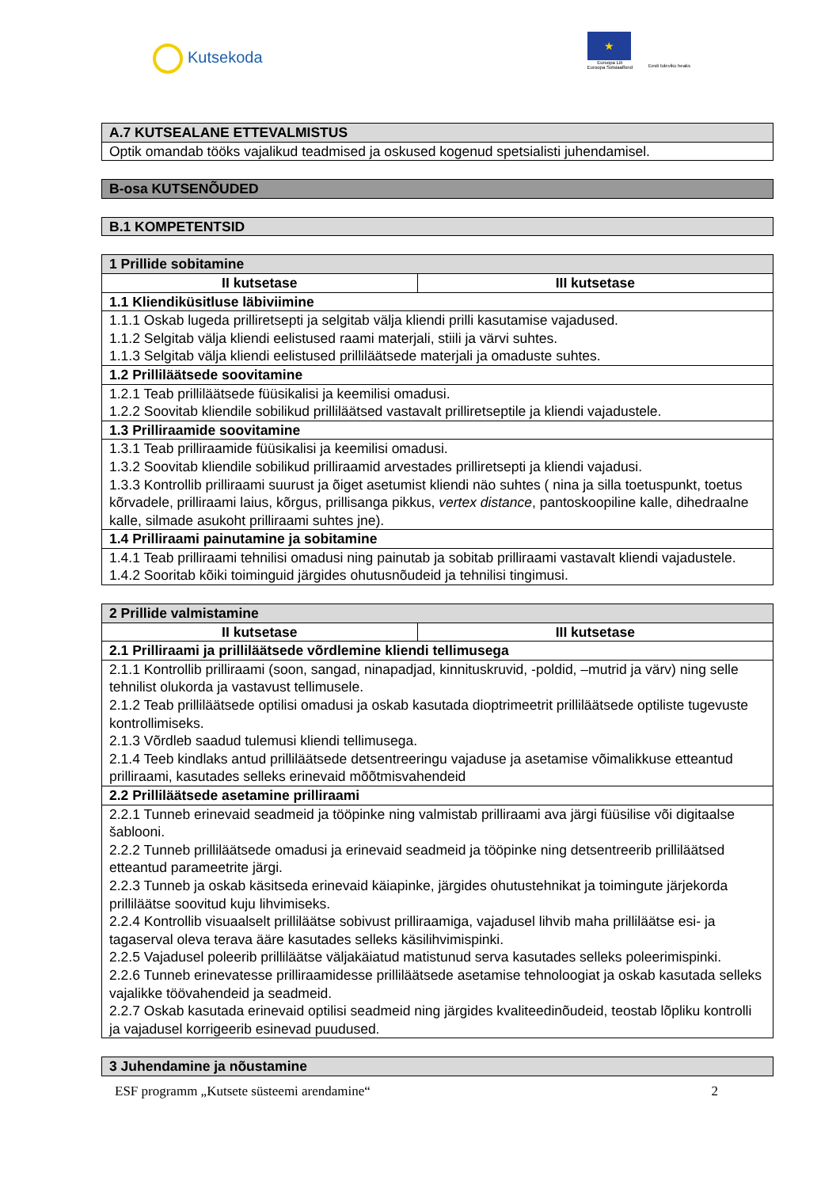Kutsekoda
★
Euroopa Liit
Euroopa Sotsiaalfond
Eesti tuleviku heaks
| A.7 KUTSEALANE ETTEVALMISTUS |
| Optik omandab tööks vajalikud teadmised ja oskused kogenud spetsialisti juhendamisel. |
| B-osa KUTSENÕUDED |
| B.1 KOMPETENTSID |
| 1 Prillide sobitamine | |
| II kutsetase | III kutsetase |
| 1.1 Kliendiküsitluse läbiviimine | |
| 1.1.1 Oskab lugeda prilliretsepti ja selgitab välja kliendi prilli kasutamise vajadused. 1.1.2 Selgitab välja kliendi eelistused raami materjali, stiili ja värvi suhtes. 1.1.3 Selgitab välja kliendi eelistused prilliläätsede materjali ja omaduste suhtes. | |
| 1.2 Prilliläätsede soovitamine | |
| 1.2.1 Teab prilliläätsede füüsikalisi ja keemilisi omadusi. 1.2.2 Soovitab kliendile sobilikud prilliläätsed vastavalt prilliretseptile ja kliendi vajadustele. | |
| 1.3 Prilliraamide soovitamine | |
| 1.3.1 Teab prilliraamide füüsikalisi ja keemilisi omadusi. 1.3.2 Soovitab kliendile sobilikud prilliraamid arvestades prilliretsepti ja kliendi vajadusi. 1.3.3 Kontrollib prilliraami suurust ja õiget asetumist kliendi näo suhtes ( nina ja silla toetuspunkt, toetus kõrvadele, prilliraami laius, kõrgus, prillisanga pikkus, vertex distance , pantoskoopiline kalle, dihedraalne kalle, silmade asukoht prilliraami suhtes jne). | |
| 1.4 Prilliraami painutamine ja sobitamine | |
| 1.4.1 Teab prilliraami tehnilisi omadusi ning painutab ja sobitab prilliraami vastavalt kliendi vajadustele. 1.4.2 Sooritab kõiki toiminguid järgides ohutusnõudeid ja tehnilisi tingimusi. | |
| 2 Prillide valmistamine | |
| II kutsetase | III kutsetase |
| 2.1 Prilliraami ja prilliläätsede võrdlemine kliendi tellimusega | |
| 2.1.1 Kontrollib prilliraami (soon, sangad, ninapadjad, kinnituskruvid, -poldid, –mutrid ja värv) ning selle tehnilist olukorda ja vastavust tellimusele. 2.1.2 Teab prilliläätsede optilisi omadusi ja oskab kasutada dioptrimeetrit prilliläätsede optiliste tugevuste kontrollimiseks. 2.1.3 Võrdleb saadud tulemusi kliendi tellimusega. 2.1.4 Teeb kindlaks antud prilliläätsede detsentreeringu vajaduse ja asetamise võimalikkuse etteantud prilliraami, kasutades selleks erinevaid mõõtmisvahendeid | |
| 2.2 Prilliläätsede asetamine prilliraami | |
| 2.2.1 Tunneb erinevaid seadmeid ja tööpinke ning valmistab prilliraami ava järgi füüsilise või digitaalse šablooni. 2.2.2 Tunneb prilliläätsede omadusi ja erinevaid seadmeid ja tööpinke ning detsentreerib prilliläätsed etteantud parameetrite järgi. 2.2.3 Tunneb ja oskab käsitseda erinevaid käiapinke, järgides ohutustehnikat ja toimingute järjekorda prilliläätse soovitud kuju lihvimiseks. 2.2.4 Kontrollib visuaalselt prilliläätse sobivust prilliraamiga, vajadusel lihvib maha prilliläätse esi- ja tagaserval oleva terava ääre kasutades selleks käsilihvimispinki. 2.2.5 Vajadusel poleerib prilliläätse väljakäiatud matistunud serva kasutades selleks poleerimispinki. 2.2.6 Tunneb erinevatesse prilliraamidesse prilliläätsede asetamise tehnoloogiat ja oskab kasutada selleks vajalikke töövahendeid ja seadmeid. 2.2.7 Oskab kasutada erinevaid optilisi seadmeid ning järgides kvaliteedinõudeid, teostab lõpliku kontrolli ja vajadusel korrigeerib esinevad puudused. | |
| 3 Juhendamine ja nõustamine |
ESF programm „Kutsete süsteemi arendamine“2